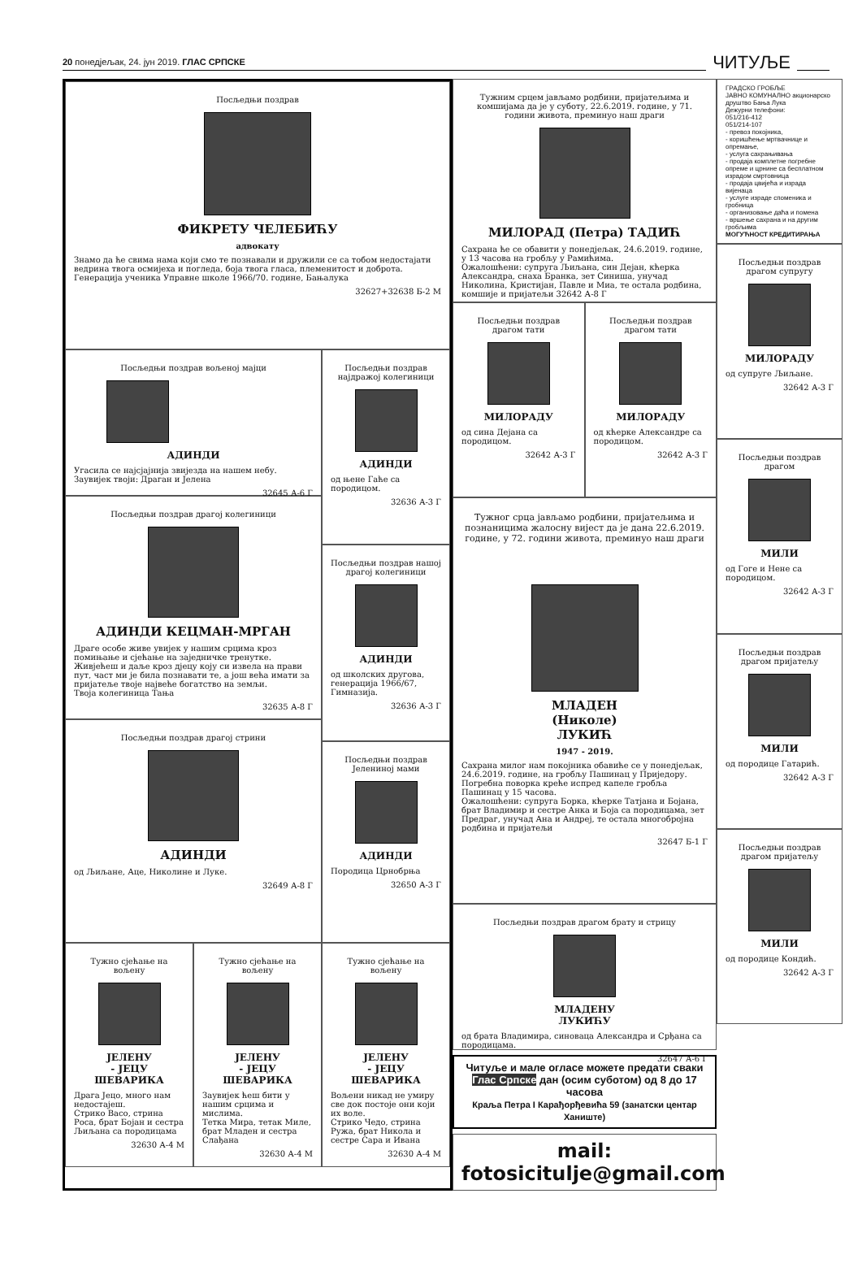20 понедјељак, 24. јун 2019. ГЛАС СРПСКЕ ЧИТУЉЕ
Посљедњи поздрав
ФИКРЕТУ ЧЕЛЕБИЋУ
адвокату
Знамо да ће свима нама који смо те познавали и дружили се са тобом недостајати ведрина твога осмијеха и погледа, боја твога гласа, племенитост и доброта.
Генерација ученика Управне школе 1966/70. године, Бањалука
32627+32638 Б-2 М
Посљедњи поздрав вољеној мајци
АДИНДИ
Угасила се најсјајнија звијезда на нашем небу.
Заувијек твоји: Драган и Јелена
32645 А-6 Г
Посљедњи поздрав драгој колегиници
АДИНДИ КЕЦМАН-МРГАН
Драге особе живе увијек у нашим срцима кроз помињање и сјећање на заједничке тренутке. Живјећеш и даље кроз дјецу коју си извела на прави пут, част ми је била познавати те, а још већа имати за пријатеље твоје највеће богатство на земљи.
Твоја колегиница Тања
32635 А-8 Г
Посљедњи поздрав драгој стрини
АДИНДИ
од Љиљане, Аце, Николине и Луке.
32649 А-8 Г
Посљедњи поздрав најдражој колегиници
АДИНДИ
од њене Гаће са породицом.
32636 А-3 Г
Посљедњи поздрав нашој драгој колегиници
АДИНДИ
од школских другова, генерација 1966/67, Гимназија.
32636 А-3 Г
Посљедњи поздрав Јелениној мами
АДИНДИ
Породица Црнобрња
32650 А-3 Г
Тужно сјећање на вољену
ЈЕЛЕНУ
- ЈЕЦУ
ШЕВАРИКА
Драга Јецо, много нам недостајеш.
Стрико Васо, стрина Роса, брат Бојан и сестра Љиљана са породицама
32630 А-4 М
Тужно сјећање на вољену
ЈЕЛЕНУ
- ЈЕЦУ
ШЕВАРИКА
Заувијек ћеш бити у нашим срцима и мислима.
Тетка Мира, тетак Миле, брат Младен и сестра Слађана
32630 А-4 М
Тужно сјећање на вољену
ЈЕЛЕНУ
- ЈЕЦУ
ШЕВАРИКА
Вољени никад не умиру све док постоје они који их воле.
Стрико Чедо, стрина Ружа, брат Никола и сестре Сара и Ивана
32630 А-4 М
Тужним срцем јављамо родбини, пријатељима и комшијама да је у суботу, 22.6.2019. године, у 71. години живота, преминуо наш драги
МИЛОРАД (Петра) ТАДИЋ
Сахрана ће се обавити у понедјељак, 24.6.2019. године, у 13 часова на гробљу у Рамићима.
Ожалошћени: супруга Љиљана, син Дејан, кћерка Александра, снаха Бранка, зет Синиша, унучад Николина, Кристијан, Павле и Миа, те остала родбина, комшије и пријатељи 32642 А-8 Г
Посљедњи поздрав драгом тати
МИЛОРАДУ
од сина Дејана са породицом.
32642 А-3 Г
Посљедњи поздрав драгом тати
МИЛОРАДУ
од кћерке Александре са породицом.
32642 А-3 Г
Тужног срца јављамо родбини, пријатељима и познаницима жалосну вијест да је дана 22.6.2019. године, у 72. години живота, преминуо наш драги
МЛАДЕН
(Николе)
ЛУКИЋ
1947 - 2019.
Сахрана милог нам покојника обавиће се у понедјељак, 24.6.2019. године, на гробљу Пашинац у Приједору. Погребна поворка креће испред капеле гробља Пашинац у 15 часова.
Ожалошћени: супруга Борка, кћерке Татјана и Бојана, брат Владимир и сестре Анка и Боја са породицама, зет Предраг, унучад Ана и Андреј, те остала многобројна родбина и пријатељи
32647 Б-1 Г
Посљедњи поздрав драгом брату и стрицу
МЛАДЕНУ
ЛУКИЋУ
од брата Владимира, синоваца Александра и Срђана са породицама.
32647 А-6 Г
Читуље и мале огласе можете предати сваки Глас Српске дан (осим суботом) од 8 до 17 часова
Краља Петра I Карађорђевића 59 (занатски центар Ханиште)
mail: fotosicitulje@gmail.com
ГРАДСКО ГРОБЉЕ
ЈАВНО КОМУНАЛНО акционарско друштво Бања Лука
Дежурни телефони:
051/216-412
051/214-107
- превоз покојника,
- коришћење мртвачнице и опремање,
- услуга сахрањивања
- продаја комплетне погребне опреме и црнине са бесплатном израдом смртовница
- продаја цвијећа и израда вијенаца
- услуге израде споменика и гробница
- организовање даћа и помена
- вршење сахрана и на другим гробљима
МОГУЋНОСТ КРЕДИТИРАЊА
Посљедњи поздрав драгом супругу
МИЛОРАДУ
од супруге Љиљане.
32642 А-3 Г
Посљедњи поздрав драгом
МИЛИ
од Гоге и Нене са породицом.
32642 А-3 Г
Посљедњи поздрав драгом пријатељу
МИЛИ
од породице Гатарић.
32642 А-3 Г
Посљедњи поздрав драгом пријатељу
МИЛИ
од породице Кондић.
32642 А-3 Г